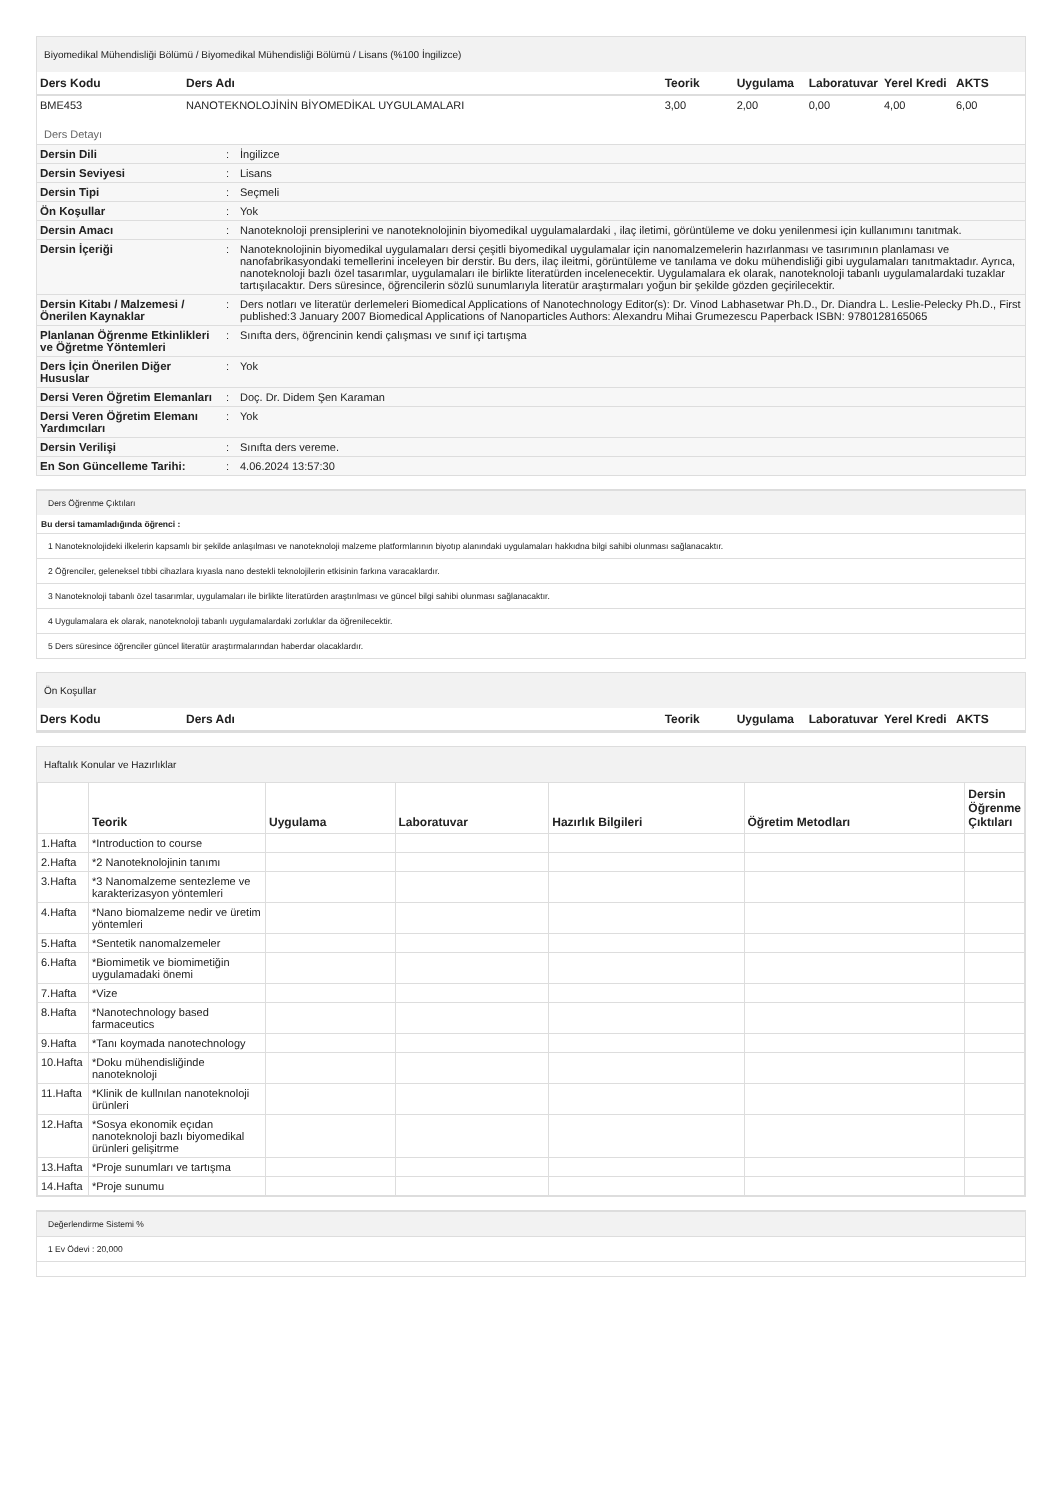Biyomedikal Mühendisliği Bölümü / Biyomedikal Mühendisliği Bölümü / Lisans (%100 İngilizce)
| Ders Kodu | Ders Adı | Teorik | Uygulama | Laboratuvar | Yerel Kredi | AKTS |
| --- | --- | --- | --- | --- | --- | --- |
| BME453 | NANOTEKNOLOJİNİN BİYOMEDİKAL UYGULAMALARI | 3,00 | 2,00 | 0,00 | 4,00 | 6,00 |
Ders Detayı
| Dersin Dili | : | İngilizce |
| Dersin Seviyesi | : | Lisans |
| Dersin Tipi | : | Seçmeli |
| Ön Koşullar | : | Yok |
| Dersin Amacı | : | Nanoteknoloji prensiplerini ve nanoteknolojinin biyomedikal uygulamalardaki , ilaç iletimi, görüntüleme ve doku yenilenmesi için kullanımını tanıtmak. |
| Dersin İçeriği | : | Nanoteknolojinin biyomedikal uygulamaları dersi çeşitli biyomedikal uygulamalar için nanomalzemelerin hazırlanması ve tasırımının planlaması ve nanofabrikasyondaki temellerini inceleyen bir derstir. Bu ders, ilaç ileitmi, görüntüleme ve tanılama ve doku mühendisliği gibi uygulamaları tanıtmaktadır. Ayrıca, nanoteknoloji bazlı özel tasarımlar, uygulamaları ile birlikte literatürden incelenecektir. Uygulamalara ek olarak, nanoteknoloji tabanlı uygulamalardaki tuzaklar tartışılacaktır. Ders süresince, öğrencilerin sözlü sunumlarıyla literatür araştırmaları yoğun bir şekilde gözden geçirilecektir. |
| Dersin Kitabı / Malzemesi / Önerilen Kaynaklar | : | Ders notları ve literatür derlemeleri Biomedical Applications of Nanotechnology Editor(s): Dr. Vinod Labhasetwar Ph.D., Dr. Diandra L. Leslie‐Pelecky Ph.D., First published:3 January 2007 Biomedical Applications of Nanoparticles Authors: Alexandru Mihai Grumezescu Paperback ISBN: 9780128165065 |
| Planlanan Öğrenme Etkinlikleri ve Öğretme Yöntemleri | : | Sınıfta ders, öğrencinin kendi çalışması ve sınıf içi tartışma |
| Ders İçin Önerilen Diğer Hususlar | : | Yok |
| Dersi Veren Öğretim Elemanları | : | Doç. Dr. Didem Şen Karaman |
| Dersi Veren Öğretim Elemanı Yardımcıları | : | Yok |
| Dersin Verilişi | : | Sınıfta ders vereme. |
| En Son Güncelleme Tarihi: | : | 4.06.2024 13:57:30 |
Ders Öğrenme Çıktıları
Bu dersi tamamladığında öğrenci :
1 Nanoteknolojideki ilkelerin kapsamlı bir şekilde anlaşılması ve nanoteknoloji malzeme platformlarının biyotıp alanındaki uygulamaları hakkıdna bilgi sahibi olunması sağlanacaktır.
2 Öğrenciler, geleneksel tıbbi cihazlara kıyasla nano destekli teknolojilerin etkisinin farkına varacaklardır.
3 Nanoteknoloji tabanlı özel tasarımlar, uygulamaları ile birlikte literatürden araştırılması ve güncel bilgi sahibi olunması sağlanacaktır.
4 Uygulamalara ek olarak, nanoteknoloji tabanlı uygulamalardaki zorluklar da öğrenilecektir.
5 Ders süresince öğrenciler güncel literatür araştırmalarından haberdar olacaklardır.
Ön Koşullar
| Ders Kodu | Ders Adı | Teorik | Uygulama | Laboratuvar | Yerel Kredi | AKTS |
| --- | --- | --- | --- | --- | --- | --- |
Haftalık Konular ve Hazırlıklar
| | Teorik | Uygulama | Laboratuvar | Hazırlık Bilgileri | Öğretim Metodları | Dersin Öğrenme Çıktıları |
| --- | --- | --- | --- | --- | --- | --- |
| 1.Hafta | *Introduction to course | | | | | |
| 2.Hafta | *2 Nanoteknolojinin tanımı | | | | | |
| 3.Hafta | *3 Nanomalzeme sentezleme ve karakterizasyon yöntemleri | | | | | |
| 4.Hafta | *Nano biomalzeme nedir ve üretim yöntemleri | | | | | |
| 5.Hafta | *Sentetik nanomalzemeler | | | | | |
| 6.Hafta | *Biomimetik ve biomimetiğin uygulamadaki önemi | | | | | |
| 7.Hafta | *Vize | | | | | |
| 8.Hafta | *Nanotechnology based farmaceutics | | | | | |
| 9.Hafta | *Tanı koymada nanotechnology | | | | | |
| 10.Hafta | *Doku mühendisliğinde nanoteknoloji | | | | | |
| 11.Hafta | *Klinik de kullnılan nanoteknoloji ürünleri | | | | | |
| 12.Hafta | *Sosya ekonomik eçıdan nanoteknoloji bazlı biyomedikal ürünleri gelişitrme | | | | | |
| 13.Hafta | *Proje sunumları ve tartışma | | | | | |
| 14.Hafta | *Proje sunumu | | | | | |
Değerlendirme Sistemi %
1 Ev Ödevi : 20,000